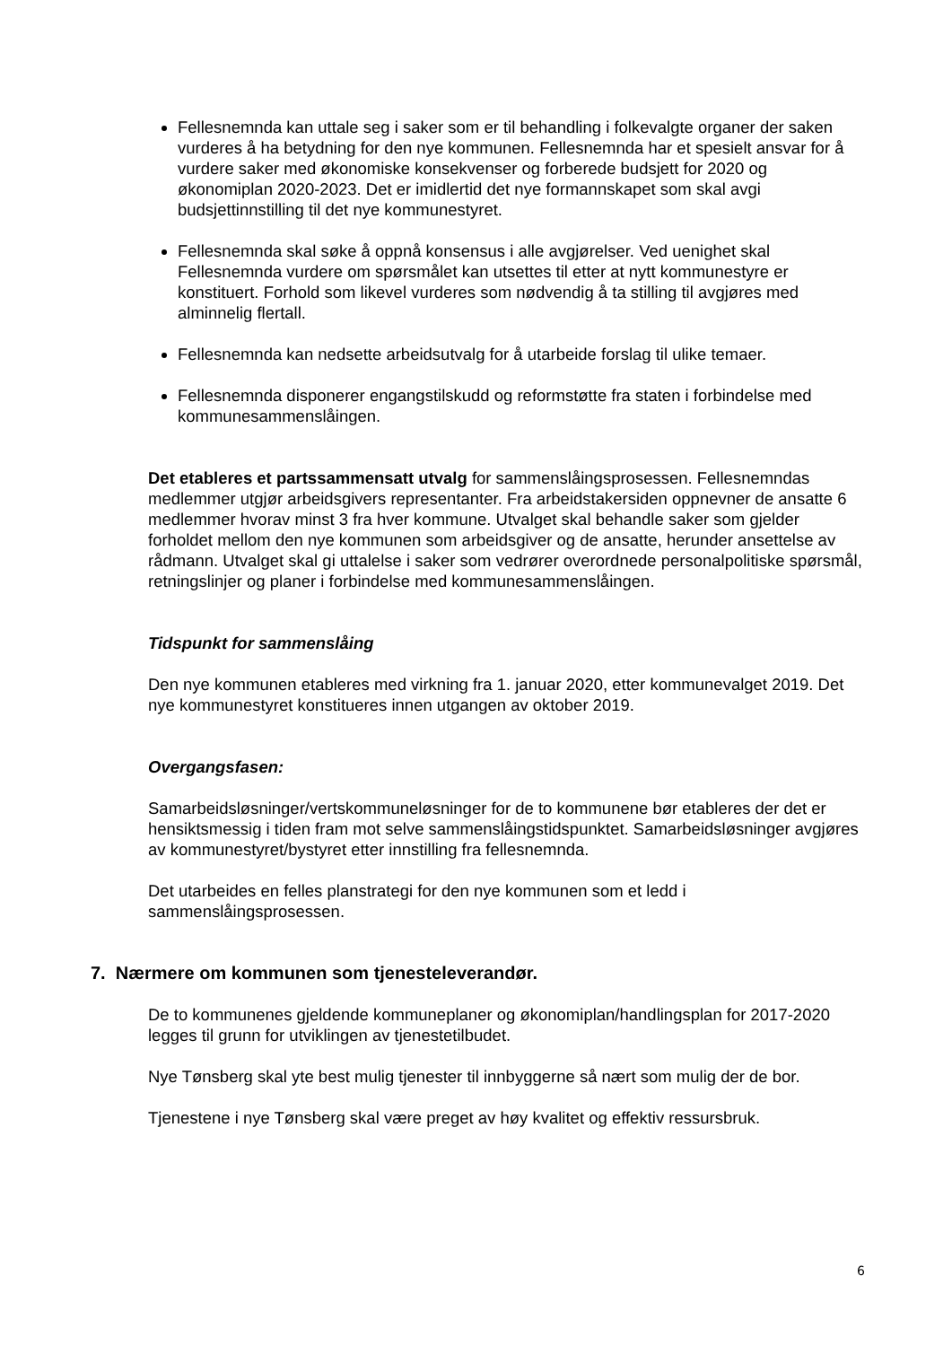Fellesnemnda kan uttale seg i saker som er til behandling i folkevalgte organer der saken vurderes å ha betydning for den nye kommunen. Fellesnemnda har et spesielt ansvar for å vurdere saker med økonomiske konsekvenser og forberede budsjett for 2020 og økonomiplan 2020-2023. Det er imidlertid det nye formannskapet som skal avgi budsjettinnstilling til det nye kommunestyret.
Fellesnemnda skal søke å oppnå konsensus i alle avgjørelser. Ved uenighet skal Fellesnemnda vurdere om spørsmålet kan utsettes til etter at nytt kommunestyre er konstituert. Forhold som likevel vurderes som nødvendig å ta stilling til avgjøres med alminnelig flertall.
Fellesnemnda kan nedsette arbeidsutvalg for å utarbeide forslag til ulike temaer.
Fellesnemnda disponerer engangstilskudd og reformstøtte fra staten i forbindelse med kommunesammenslåingen.
Det etableres et partssammensatt utvalg for sammenslåingsprosessen. Fellesnemndas medlemmer utgjør arbeidsgivers representanter. Fra arbeidstakersiden oppnevner de ansatte 6 medlemmer hvorav minst 3 fra hver kommune. Utvalget skal behandle saker som gjelder forholdet mellom den nye kommunen som arbeidsgiver og de ansatte, herunder ansettelse av rådmann. Utvalget skal gi uttalelse i saker som vedrører overordnede personalpolitiske spørsmål, retningslinjer og planer i forbindelse med kommunesammenslåingen.
Tidspunkt for sammenslåing
Den nye kommunen etableres med virkning fra 1. januar 2020, etter kommunevalget 2019. Det nye kommunestyret konstitueres innen utgangen av oktober 2019.
Overgangsfasen:
Samarbeidsløsninger/vertskommuneløsninger for de to kommunene bør etableres der det er hensiktsmessig i tiden fram mot selve sammenslåingstidspunktet. Samarbeidsløsninger avgjøres av kommunestyret/bystyret etter innstilling fra fellesnemnda.
Det utarbeides en felles planstrategi for den nye kommunen som et ledd i sammenslåingsprosessen.
7. Nærmere om kommunen som tjenesteleverandør.
De to kommunenes gjeldende kommuneplaner og økonomiplan/handlingsplan for 2017-2020 legges til grunn for utviklingen av tjenestetilbudet.
Nye Tønsberg skal yte best mulig tjenester til innbyggerne så nært som mulig der de bor.
Tjenestene i nye Tønsberg skal være preget av høy kvalitet og effektiv ressursbruk.
6